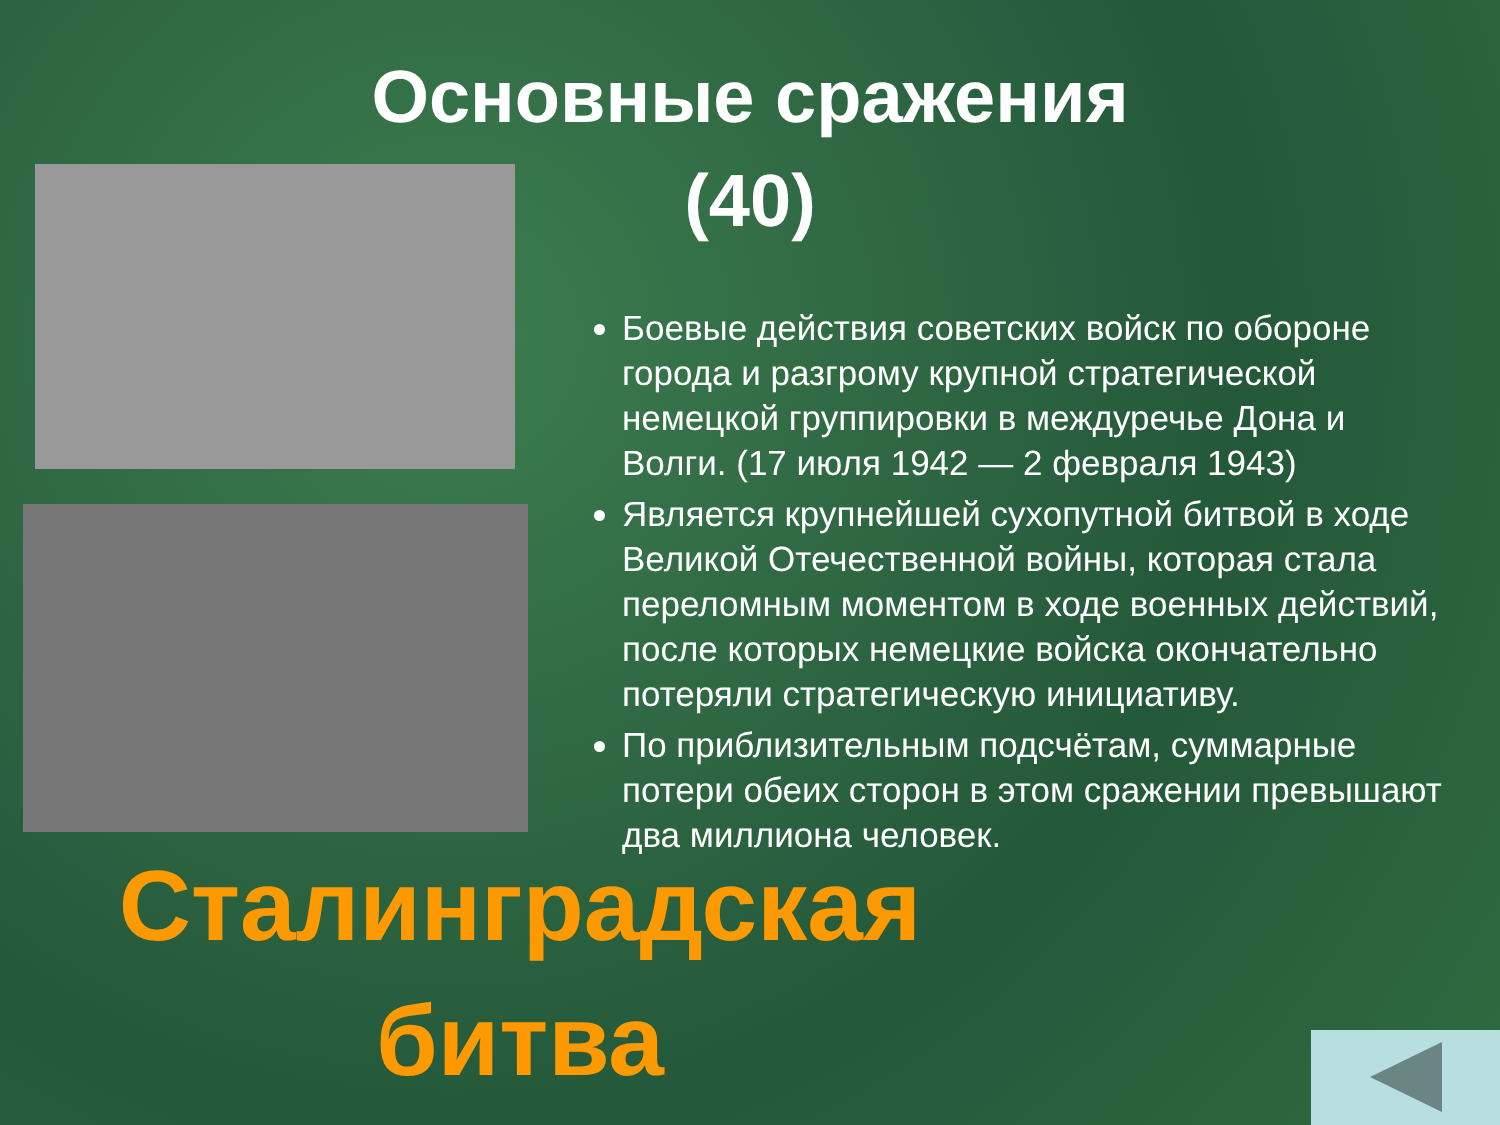Основные сражения
(40)
Боевые действия советских войск по обороне города и разгрому крупной стратегической немецкой группировки в междуречье Дона и Волги. (17 июля 1942 — 2 февраля 1943)
Является крупнейшей сухопутной битвой в ходе Великой Отечественной войны, которая стала переломным моментом в ходе военных действий, после которых немецкие войска окончательно потеряли стратегическую инициативу.
По приблизительным подсчётам, суммарные потери обеих сторон в этом сражении превышают два миллиона человек.
Сталинградская битва